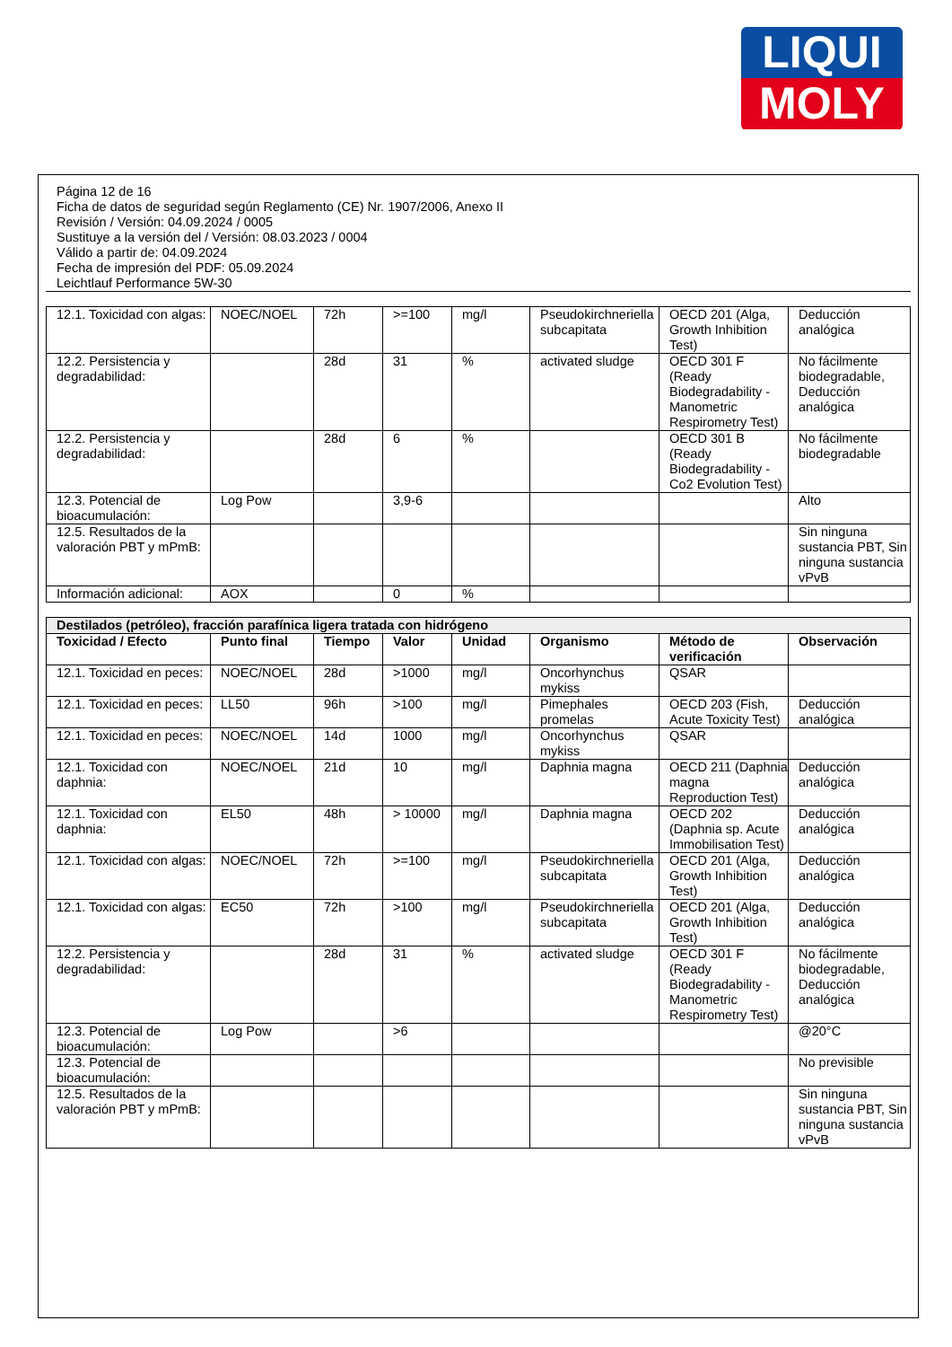LIQUI
MOLY
Página 12 de 16
Ficha de datos de seguridad según Reglamento (CE) Nr. 1907/2006, Anexo II
Revisión / Versión: 04.09.2024 / 0005
Sustituye a la versión del / Versión: 08.03.2023 / 0004
Válido a partir de: 04.09.2024
Fecha de impresión del PDF: 05.09.2024
Leichtlauf Performance 5W-30
| 12.1. Toxicidad con algas: | NOEC/NOEL | 72h | >=100 | mg/l | Pseudokirchneriella subcapitata | OECD 201 (Alga, Growth Inhibition Test) | Deducción analógica |
| 12.2. Persistencia y degradabilidad: | | 28d | 31 | % | activated sludge | OECD 301 F (Ready Biodegradability - Manometric Respirometry Test) | No fácilmente biodegradable, Deducción analógica |
| 12.2. Persistencia y degradabilidad: | | 28d | 6 | % | | OECD 301 B (Ready Biodegradability - Co2 Evolution Test) | No fácilmente biodegradable |
| 12.3. Potencial de bioacumulación: | Log Pow | | 3,9-6 | | | | Alto |
| 12.5. Resultados de la valoración PBT y mPmB: | | | | | | | Sin ninguna sustancia PBT, Sin ninguna sustancia vPvB |
| Información adicional: | AOX | | 0 | % | | | |
| Destilados (petróleo), fracción parafínica ligera tratada con hidrógeno | | | | | | | |
| --- | --- | --- | --- | --- | --- | --- | --- |
| Toxicidad / Efecto | Punto final | Tiempo | Valor | Unidad | Organismo | Método de verificación | Observación |
| 12.1. Toxicidad en peces: | NOEC/NOEL | 28d | >1000 | mg/l | Oncorhynchus mykiss | QSAR | |
| 12.1. Toxicidad en peces: | LL50 | 96h | >100 | mg/l | Pimephales promelas | OECD 203 (Fish, Acute Toxicity Test) | Deducción analógica |
| 12.1. Toxicidad en peces: | NOEC/NOEL | 14d | 1000 | mg/l | Oncorhynchus mykiss | QSAR | |
| 12.1. Toxicidad con daphnia: | NOEC/NOEL | 21d | 10 | mg/l | Daphnia magna | OECD 211 (Daphnia magna Reproduction Test) | Deducción analógica |
| 12.1. Toxicidad con daphnia: | EL50 | 48h | > 10000 | mg/l | Daphnia magna | OECD 202 (Daphnia sp. Acute Immobilisation Test) | Deducción analógica |
| 12.1. Toxicidad con algas: | NOEC/NOEL | 72h | >=100 | mg/l | Pseudokirchneriella subcapitata | OECD 201 (Alga, Growth Inhibition Test) | Deducción analógica |
| 12.1. Toxicidad con algas: | EC50 | 72h | >100 | mg/l | Pseudokirchneriella subcapitata | OECD 201 (Alga, Growth Inhibition Test) | Deducción analógica |
| 12.2. Persistencia y degradabilidad: | | 28d | 31 | % | activated sludge | OECD 301 F (Ready Biodegradability - Manometric Respirometry Test) | No fácilmente biodegradable, Deducción analógica |
| 12.3. Potencial de bioacumulación: | Log Pow | | >6 | | | | @20°C |
| 12.3. Potencial de bioacumulación: | | | | | | | No previsible |
| 12.5. Resultados de la valoración PBT y mPmB: | | | | | | | Sin ninguna sustancia PBT, Sin ninguna sustancia vPvB |